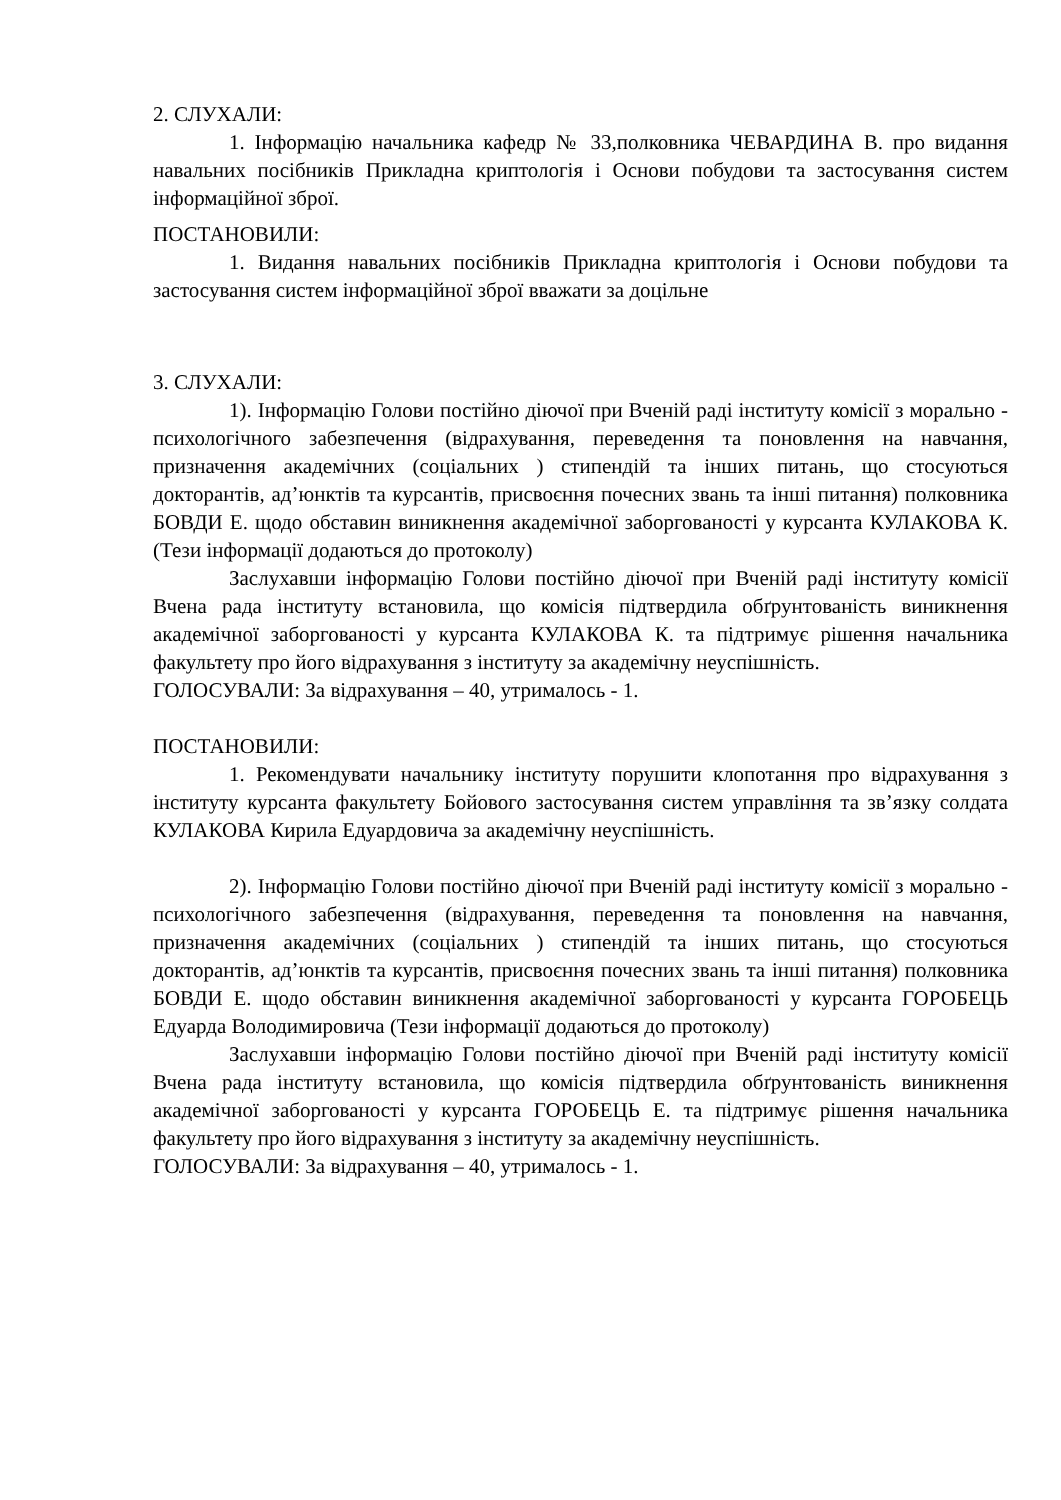2. СЛУХАЛИ:
1. Інформацію начальника кафедр № 33,полковника ЧЕВАРДИНА В. про видання навальних посібників Прикладна криптологія і Основи побудови та застосування систем інформаційної зброї.
ПОСТАНОВИЛИ:
1. Видання навальних посібників Прикладна криптологія і Основи побудови та застосування систем інформаційної зброї вважати за доцільне
3. СЛУХАЛИ:
1). Інформацію Голови постійно діючої при Вченій раді інституту комісії з морально - психологічного забезпечення (відрахування, переведення та поновлення на навчання, призначення академічних (соціальних ) стипендій та інших питань, що стосуються докторантів, ад’юнктів та курсантів, присвоєння почесних звань та інші питання) полковника БОВДИ Е. щодо обставин виникнення академічної заборгованості у курсанта КУЛАКОВА К. (Тези інформації додаються до протоколу)
Заслухавши інформацію Голови постійно діючої при Вченій раді інституту комісії Вчена рада інституту встановила, що комісія підтвердила обґрунтованість виникнення академічної заборгованості у курсанта КУЛАКОВА К. та підтримує рішення начальника факультету про його відрахування з інституту за академічну неуспішність.
ГОЛОСУВАЛИ: За відрахування – 40, утрималось - 1.
ПОСТАНОВИЛИ:
1. Рекомендувати начальнику інституту порушити клопотання про відрахування з інституту курсанта факультету Бойового застосування систем управління та зв’язку солдата КУЛАКОВА Кирила Едуардовича за академічну неуспішність.
2). Інформацію Голови постійно діючої при Вченій раді інституту комісії з морально - психологічного забезпечення (відрахування, переведення та поновлення на навчання, призначення академічних (соціальних ) стипендій та інших питань, що стосуються докторантів, ад’юнктів та курсантів, присвоєння почесних звань та інші питання) полковника БОВДИ Е. щодо обставин виникнення академічної заборгованості у курсанта ГОРОБЕЦЬ Едуарда Володимировича (Тези інформації додаються до протоколу)
Заслухавши інформацію Голови постійно діючої при Вченій раді інституту комісії Вчена рада інституту встановила, що комісія підтвердила обґрунтованість виникнення академічної заборгованості у курсанта ГОРОБЕЦЬ Е. та підтримує рішення начальника факультету про його відрахування з інституту за академічну неуспішність.
ГОЛОСУВАЛИ: За відрахування – 40, утрималось - 1.